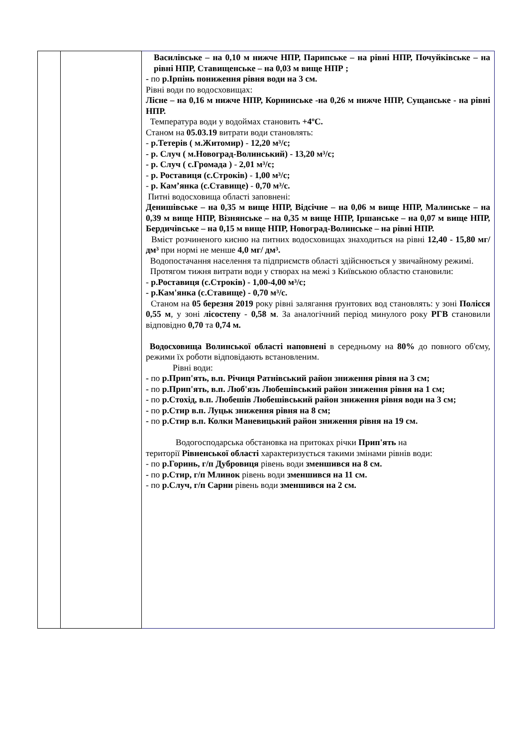| | | Василівське – на 0,10 м нижче НПР, Парипське – на рівні НПР, Почуйківське – на рівні НПР, Ставищенське – на 0,03 м вище НПР ; - по р.Ірпінь пониження рівня води на 3 см. Рівні води по водосховищах: Лісне – на 0,16 м нижче НПР, Корнинське -на 0,26 м нижче НПР, Сущанське - на рівні НПР. Температура води у водоймах становить +4ºС. Станом на 05.03.19 витрати води становлять: - р.Тетерів ( м.Житомир) - 12,20 м³/с; - р. Случ ( м.Новоград-Волинський) - 13,20 м³/с; - р. Случ ( с.Громада ) - 2,01 м³/с; - р. Роставиця (с.Строків) - 1,00 м³/с; - р. Кам’янка (с.Ставище) - 0,70 м³/с. Питні водосховища області заповнені: Денишівське – на 0,35 м вище НПР, Відсічне – на 0,06 м вище НПР, Малинське – на 0,39 м вище НПР, Візнянське – на 0,35 м вище НПР, Іршанське – на 0,07 м вище НПР, Бердичівське – на 0,15 м вище НПР, Новоград-Волинське – на рівні НПР. Вміст розчиненого кисню на питних водосховищах знаходиться на рівні 12,40 - 15,80 мг/дм³ при нормі не менше 4,0 мг/ дм³. Водопостачання населення та підприємств області здійснюється у звичайному режимі. Протягом тижня витрати води у створах на межі з Київською областю становили: - р.Роставиця (с.Строків) - 1,00-4,00 м³/с; - р.Кам'янка (с.Ставище) - 0,70 м³/с. Станом на 05 березня 2019 року рівні залягання ґрунтових вод становлять: у зоні Полісся 0,55 м , у зоні лісостепу - 0,58 м . За аналогічний період минулого року РГВ становили відповідно 0,70 та 0,74 м. Водосховища Волинської області наповнені в середньому на 80% до повного об'єму, режими їх роботи відповідають встановленим. Рівні води: - по р.Прип'ять, в.п. Річиця Ратнівський район зниження рівня на 3 см; - по р.Прип'ять, в.п. Люб'язь Любешівський район зниження рівня на 1 см; - по р.Стохід, в.п. Любешів Любешівський район зниження рівня води на 3 см; - по р.Стир в.п. Луцьк зниження рівня на 8 см; - по р.Стир в.п. Колки Маневицький район зниження рівня на 19 см. Водогосподарська обстановка на притоках річки Прип'ять на території Рівненської області характеризується такими змінами рівнів води: - по р.Горинь, г/п Дубровиця рівень води зменшився на 8 см. - по р.Стир, г/п Млинок рівень води зменшився на 11 см. - по р.Случ, г/п Сарни рівень води зменшився на 2 см. |